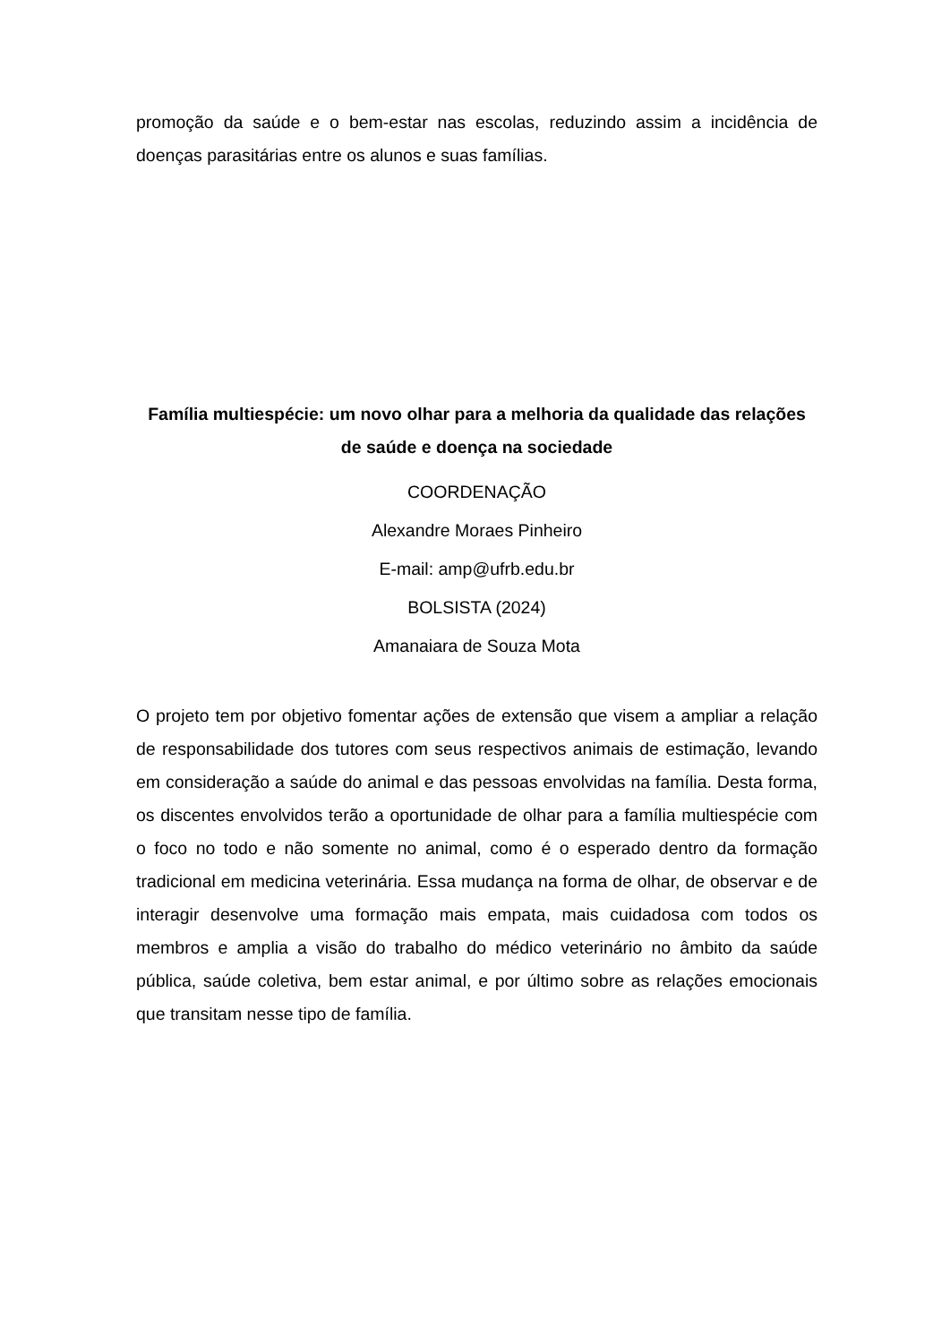promoção da saúde e o bem-estar nas escolas, reduzindo assim a incidência de doenças parasitárias entre os alunos e suas famílias.
Família multiespécie: um novo olhar para a melhoria da qualidade das relações de saúde e doença na sociedade
COORDENAÇÃO
Alexandre Moraes Pinheiro
E-mail: amp@ufrb.edu.br
BOLSISTA (2024)
Amanaiara de Souza Mota
O projeto tem por objetivo fomentar ações de extensão que visem a ampliar a relação de responsabilidade dos tutores com seus respectivos animais de estimação, levando em consideração a saúde do animal e das pessoas envolvidas na família. Desta forma, os discentes envolvidos terão a oportunidade de olhar para a família multiespécie com o foco no todo e não somente no animal, como é o esperado dentro da formação tradicional em medicina veterinária. Essa mudança na forma de olhar, de observar e de interagir desenvolve uma formação mais empata, mais cuidadosa com todos os membros e amplia a visão do trabalho do médico veterinário no âmbito da saúde pública, saúde coletiva, bem estar animal, e por último sobre as relações emocionais que transitam nesse tipo de família.